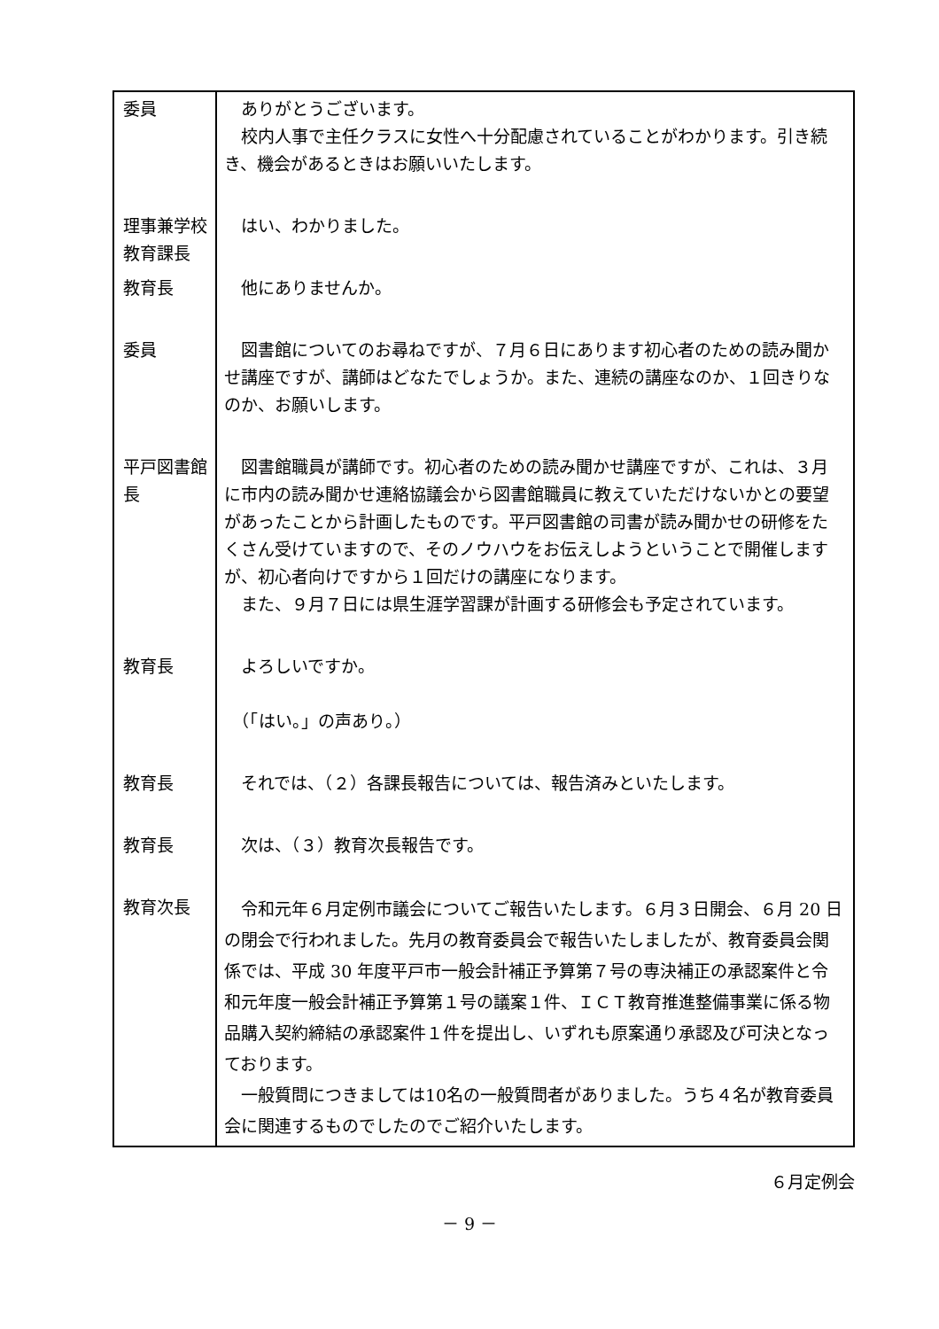| 委員 | ありがとうございます。 校内人事で主任クラスに女性へ十分配慮されていることがわかります。引き続き、機会があるときはお願いいたします。 |
| 理事兼学校教育課長 | はい、わかりました。 |
| 教育長 | 他にありませんか。 |
| 委員 | 図書館についてのお尋ねですが、７月６日にあります初心者のための読み聞かせ講座ですが、講師はどなたでしょうか。また、連続の講座なのか、１回きりなのか、お願いします。 |
| 平戸図書館長 | 図書館職員が講師です。初心者のための読み聞かせ講座ですが、これは、３月に市内の読み聞かせ連絡協議会から図書館職員に教えていただけないかとの要望があったことから計画したものです。平戸図書館の司書が読み聞かせの研修をたくさん受けていますので、そのノウハウをお伝えしようということで開催しますが、初心者向けですから１回だけの講座になります。 また、９月７日には県生涯学習課が計画する研修会も予定されています。 |
| 教育長 | よろしいですか。 （「はい。」の声あり。） |
| 教育長 | それでは、（２）各課長報告については、報告済みといたします。 |
| 教育長 | 次は、（３）教育次長報告です。 |
| 教育次長 | 令和元年６月定例市議会についてご報告いたします。６月３日開会、６月 20 日の閉会で行われました。先月の教育委員会で報告いたしましたが、教育委員会関係では、平成 30 年度平戸市一般会計補正予算第７号の専決補正の承認案件と令和元年度一般会計補正予算第１号の議案１件、ＩＣＴ教育推進整備事業に係る物品購入契約締結の承認案件１件を提出し、いずれも原案通り承認及び可決となっております。 一般質問につきましては10名の一般質問者がありました。うち４名が教育委員会に関連するものでしたのでご紹介いたします。 |
６月定例会
－ 9 －